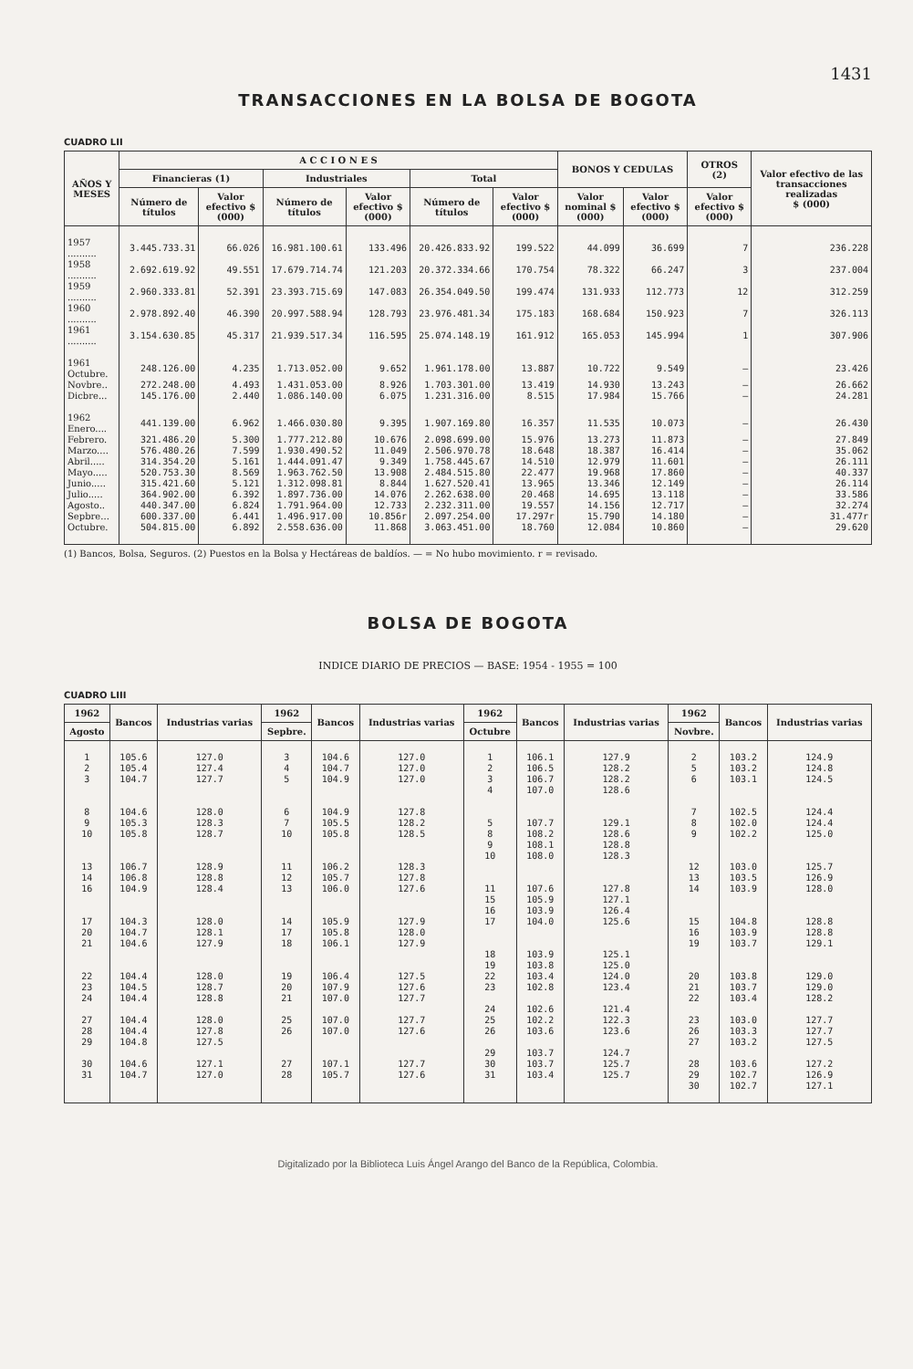1431
TRANSACCIONES EN LA BOLSA DE BOGOTA
CUADRO LII
| AÑOS Y MESES | A C C I O N E S | | | | | | BONOS Y CEDULAS | | OTROS (2) | Valor efectivo de las transacciones realizadas $ (000) |
| --- | --- | --- | --- | --- | --- | --- | --- | --- | --- | --- |
| | Financieras (1) | | Industriales | | Total | | | | | |
| | Número de títulos | Valor efectivo $ (000) | Número de títulos | Valor efectivo $ (000) | Número de títulos | Valor efectivo $ (000) | Valor nominal $ (000) | Valor efectivo $ (000) | Valor efectivo $ (000) | |
| 1957 .......... | 3.445.733.31 | 66.026 | 16.981.100.61 | 133.496 | 20.426.833.92 | 199.522 | 44.099 | 36.699 | 7 | 236.228 |
| 1958 .......... | 2.692.619.92 | 49.551 | 17.679.714.74 | 121.203 | 20.372.334.66 | 170.754 | 78.322 | 66.247 | 3 | 237.004 |
| 1959 .......... | 2.960.333.81 | 52.391 | 23.393.715.69 | 147.083 | 26.354.049.50 | 199.474 | 131.933 | 112.773 | 12 | 312.259 |
| 1960 .......... | 2.978.892.40 | 46.390 | 20.997.588.94 | 128.793 | 23.976.481.34 | 175.183 | 168.684 | 150.923 | 7 | 326.113 |
| 1961 .......... | 3.154.630.85 | 45.317 | 21.939.517.34 | 116.595 | 25.074.148.19 | 161.912 | 165.053 | 145.994 | 1 | 307.906 |
| 1961 Octubre. | 248.126.00 | 4.235 | 1.713.052.00 | 9.652 | 1.961.178.00 | 13.887 | 10.722 | 9.549 | — | 23.426 |
| Novbre.. | 272.248.00 | 4.493 | 1.431.053.00 | 8.926 | 1.703.301.00 | 13.419 | 14.930 | 13.243 | — | 26.662 |
| Dicbre... | 145.176.00 | 2.440 | 1.086.140.00 | 6.075 | 1.231.316.00 | 8.515 | 17.984 | 15.766 | — | 24.281 |
| 1962 Enero.... | 441.139.00 | 6.962 | 1.466.030.80 | 9.395 | 1.907.169.80 | 16.357 | 11.535 | 10.073 | — | 26.430 |
| Febrero. | 321.486.20 | 5.300 | 1.777.212.80 | 10.676 | 2.098.699.00 | 15.976 | 13.273 | 11.873 | — | 27.849 |
| Marzo.... | 576.480.26 | 7.599 | 1.930.490.52 | 11.049 | 2.506.970.78 | 18.648 | 18.387 | 16.414 | — | 35.062 |
| Abril..... | 314.354.20 | 5.161 | 1.444.091.47 | 9.349 | 1.758.445.67 | 14.510 | 12.979 | 11.601 | — | 26.111 |
| Mayo..... | 520.753.30 | 8.569 | 1.963.762.50 | 13.908 | 2.484.515.80 | 22.477 | 19.968 | 17.860 | — | 40.337 |
| Junio..... | 315.421.60 | 5.121 | 1.312.098.81 | 8.844 | 1.627.520.41 | 13.965 | 13.346 | 12.149 | — | 26.114 |
| Julio..... | 364.902.00 | 6.392 | 1.897.736.00 | 14.076 | 2.262.638.00 | 20.468 | 14.695 | 13.118 | — | 33.586 |
| Agosto.. | 440.347.00 | 6.824 | 1.791.964.00 | 12.733 | 2.232.311.00 | 19.557 | 14.156 | 12.717 | — | 32.274 |
| Sepbre... | 600.337.00 | 6.441 | 1.496.917.00 | 10.856r | 2.097.254.00 | 17.297r | 15.790 | 14.180 | — | 31.477r |
| Octubre. | 504.815.00 | 6.892 | 2.558.636.00 | 11.868 | 3.063.451.00 | 18.760 | 12.084 | 10.860 | — | 29.620 |
(1) Bancos, Bolsa, Seguros. (2) Puestos en la Bolsa y Hectáreas de baldíos. — = No hubo movimiento. r = revisado.
BOLSA DE BOGOTA
INDICE DIARIO DE PRECIOS — BASE: 1954 - 1955 = 100
CUADRO LIII
| 1962 | Bancos | Industrias varias | 1962 | Bancos | Industrias varias | 1962 | Bancos | Industrias varias | 1962 | Bancos | Industrias varias |
| --- | --- | --- | --- | --- | --- | --- | --- | --- | --- | --- | --- |
| Agosto | | | Sepbre. | | | Octubre | | | Novbre. | | |
| 1 | 105.6 | 127.0 | 3 | 104.6 | 127.0 | 1 | 106.1 | 127.9 | 2 | 103.2 | 124.9 |
| 2 | 105.4 | 127.4 | 4 | 104.7 | 127.0 | 2 | 106.5 | 128.2 | 5 | 103.2 | 124.8 |
| 3 | 104.7 | 127.7 | 5 | 104.9 | 127.0 | 3 | 106.7 | 128.2 | 6 | 103.1 | 124.5 |
| | | | | | | 4 | 107.0 | 128.6 | | | |
| 8 | 104.6 | 128.0 | 6 | 104.9 | 127.8 | | | | 7 | 102.5 | 124.4 |
| 9 | 105.3 | 128.3 | 7 | 105.5 | 128.2 | 5 | 107.7 | 129.1 | 8 | 102.0 | 124.4 |
| 10 | 105.8 | 128.7 | 10 | 105.8 | 128.5 | 8 | 108.2 | 128.6 | 9 | 102.2 | 125.0 |
| | | | | | | 9 | 108.1 | 128.8 | | | |
| | | | | | | 10 | 108.0 | 128.3 | | | |
| 13 | 106.7 | 128.9 | 11 | 106.2 | 128.3 | | | | 12 | 103.0 | 125.7 |
| 14 | 106.8 | 128.8 | 12 | 105.7 | 127.8 | | | | 13 | 103.5 | 126.9 |
| 16 | 104.9 | 128.4 | 13 | 106.0 | 127.6 | 11 | 107.6 | 127.8 | 14 | 103.9 | 128.0 |
| | | | | | | 15 | 105.9 | 127.1 | | | |
| | | | | | | 16 | 103.9 | 126.4 | | | |
| 17 | 104.3 | 128.0 | 14 | 105.9 | 127.9 | 17 | 104.0 | 125.6 | 15 | 104.8 | 128.8 |
| 20 | 104.7 | 128.1 | 17 | 105.8 | 128.0 | | | | 16 | 103.9 | 128.8 |
| 21 | 104.6 | 127.9 | 18 | 106.1 | 127.9 | | | | 19 | 103.7 | 129.1 |
| | | | | | | 18 | 103.9 | 125.1 | | | |
| | | | | | | 19 | 103.8 | 125.0 | | | |
| 22 | 104.4 | 128.0 | 19 | 106.4 | 127.5 | 22 | 103.4 | 124.0 | 20 | 103.8 | 129.0 |
| 23 | 104.5 | 128.7 | 20 | 107.9 | 127.6 | 23 | 102.8 | 123.4 | 21 | 103.7 | 129.0 |
| 24 | 104.4 | 128.8 | 21 | 107.0 | 127.7 | | | | 22 | 103.4 | 128.2 |
| | | | | | | 24 | 102.6 | 121.4 | | | |
| 27 | 104.4 | 128.0 | 25 | 107.0 | 127.7 | 25 | 102.2 | 122.3 | 23 | 103.0 | 127.7 |
| 28 | 104.4 | 127.8 | 26 | 107.0 | 127.6 | 26 | 103.6 | 123.6 | 26 | 103.3 | 127.7 |
| 29 | 104.8 | 127.5 | | | | | | | 27 | 103.2 | 127.5 |
| | | | | | | 29 | 103.7 | 124.7 | | | |
| 30 | 104.6 | 127.1 | 27 | 107.1 | 127.7 | 30 | 103.7 | 125.7 | 28 | 103.6 | 127.2 |
| 31 | 104.7 | 127.0 | 28 | 105.7 | 127.6 | 31 | 103.4 | 125.7 | 29 | 102.7 | 126.9 |
| | | | | | | | | | 30 | 102.7 | 127.1 |
Digitalizado por la Biblioteca Luis Ángel Arango del Banco de la República, Colombia.